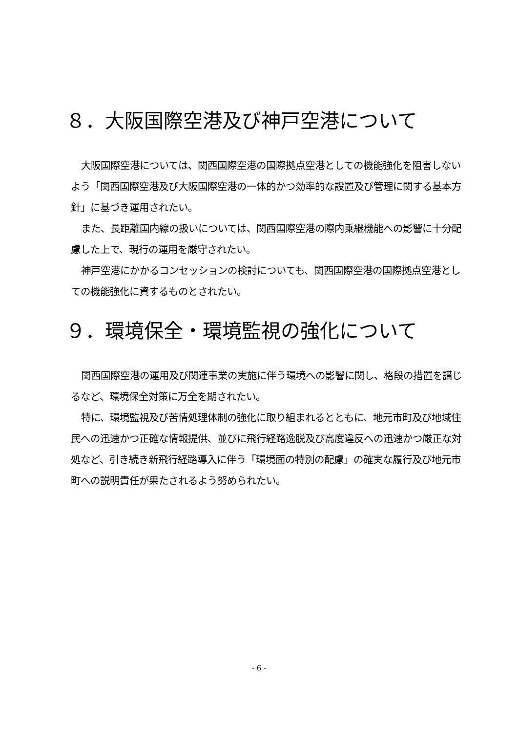８．大阪国際空港及び神戸空港について
大阪国際空港については、関西国際空港の国際拠点空港としての機能強化を阻害しないよう「関西国際空港及び大阪国際空港の一体的かつ効率的な設置及び管理に関する基本方針」に基づき運用されたい。
また、長距離国内線の扱いについては、関西国際空港の際内乗継機能への影響に十分配慮した上で、現行の運用を厳守されたい。
神戸空港にかかるコンセッションの検討についても、関西国際空港の国際拠点空港としての機能強化に資するものとされたい。
９．環境保全・環境監視の強化について
関西国際空港の運用及び関連事業の実施に伴う環境への影響に関し、格段の措置を講じるなど、環境保全対策に万全を期されたい。
特に、環境監視及び苦情処理体制の強化に取り組まれるとともに、地元市町及び地域住民への迅速かつ正確な情報提供、並びに飛行経路逸脱及び高度違反への迅速かつ厳正な対処など、引き続き新飛行経路導入に伴う「環境面の特別の配慮」の確実な履行及び地元市町への説明責任が果たされるよう努められたい。
- 6 -